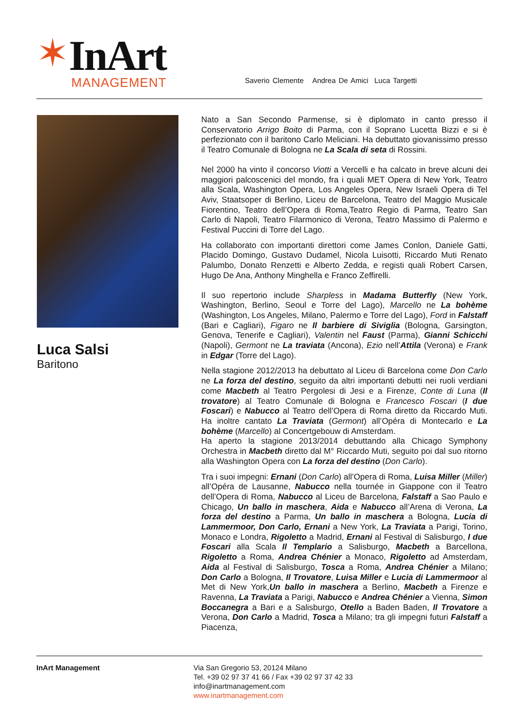✶InArt
MANAGEMENT
Saverio Clemente Andrea De Amici Luca Targetti
Luca Salsi
Baritono
Nato a San Secondo Parmense, si è diplomato in canto presso il Conservatorio Arrigo Boito di Parma, con il Soprano Lucetta Bizzi e si è perfezionato con il baritono Carlo Meliciani. Ha debuttato giovanissimo presso il Teatro Comunale di Bologna ne La Scala di seta di Rossini.
Nel 2000 ha vinto il concorso Viotti a Vercelli e ha calcato in breve alcuni dei maggiori palcoscenici del mondo, fra i quali MET Opera di New York, Teatro alla Scala, Washington Opera, Los Angeles Opera, New Israeli Opera di Tel Aviv, Staatsoper di Berlino, Liceu de Barcelona, Teatro del Maggio Musicale Fiorentino, Teatro dell’Opera di Roma,Teatro Regio di Parma, Teatro San Carlo di Napoli, Teatro Filarmonico di Verona, Teatro Massimo di Palermo e Festival Puccini di Torre del Lago.
Ha collaborato con importanti direttori come James Conlon, Daniele Gatti, Placido Domingo, Gustavo Dudamel, Nicola Luisotti, Riccardo Muti Renato Palumbo, Donato Renzetti e Alberto Zedda, e registi quali Robert Carsen, Hugo De Ana, Anthony Minghella e Franco Zeffirelli.
Il suo repertorio include Sharpless in Madama Butterfly (New York, Washington, Berlino, Seoul e Torre del Lago), Marcello ne La bohème (Washington, Los Angeles, Milano, Palermo e Torre del Lago), Ford in Falstaff (Bari e Cagliari), Figaro ne Il barbiere di Siviglia (Bologna, Garsington, Genova, Tenerife e Cagliari), Valentin nel Faust (Parma), Gianni Schicchi (Napoli), Germont ne La traviata (Ancona), Ezio nell’Attila (Verona) e Frank in Edgar (Torre del Lago).
Nella stagione 2012/2013 ha debuttato al Liceu di Barcelona come Don Carlo ne La forza del destino, seguito da altri importanti debutti nei ruoli verdiani come Macbeth al Teatro Pergolesi di Jesi e a Firenze, Conte di Luna (Il trovatore) al Teatro Comunale di Bologna e Francesco Foscari (I due Foscari) e Nabucco al Teatro dell’Opera di Roma diretto da Riccardo Muti. Ha inoltre cantato La Traviata (Germont) all’Opéra di Montecarlo e La bohème (Marcello) al Concertgebouw di Amsterdam.
Ha aperto la stagione 2013/2014 debuttando alla Chicago Symphony Orchestra in Macbeth diretto dal M° Riccardo Muti, seguito poi dal suo ritorno alla Washington Opera con La forza del destino (Don Carlo).
Tra i suoi impegni: Ernani (Don Carlo) all’Opera di Roma, Luisa Miller (Miller) all’Opéra de Lausanne, Nabucco nella tournée in Giappone con il Teatro dell’Opera di Roma, Nabucco al Liceu de Barcelona, Falstaff a Sao Paulo e Chicago, Un ballo in maschera, Aida e Nabucco all’Arena di Verona, La forza del destino a Parma, Un ballo in maschera a Bologna, Lucia di Lammermoor, Don Carlo, Ernani a New York, La Traviata a Parigi, Torino, Monaco e Londra, Rigoletto a Madrid, Ernani al Festival di Salisburgo, I due Foscari alla Scala Il Templario a Salisburgo, Macbeth a Barcellona, Rigoletto a Roma, Andrea Chénier a Monaco, Rigoletto ad Amsterdam, Aida al Festival di Salisburgo, Tosca a Roma, Andrea Chénier a Milano; Don Carlo a Bologna, Il Trovatore, Luisa Miller e Lucia di Lammermoor al Met di New York,Un ballo in maschera a Berlino, Macbeth a Firenze e Ravenna, La Traviata a Parigi, Nabucco e Andrea Chénier a Vienna, Simon Boccanegra a Bari e a Salisburgo, Otello a Baden Baden, Il Trovatore a Verona, Don Carlo a Madrid, Tosca a Milano; tra gli impegni futuri Falstaff a Piacenza,
InArt Management Via San Gregorio 53, 20124 Milano
Tel. +39 02 97 37 41 66 / Fax +39 02 97 37 42 33
info@inartmanagement.com
www.inartmanagement.com